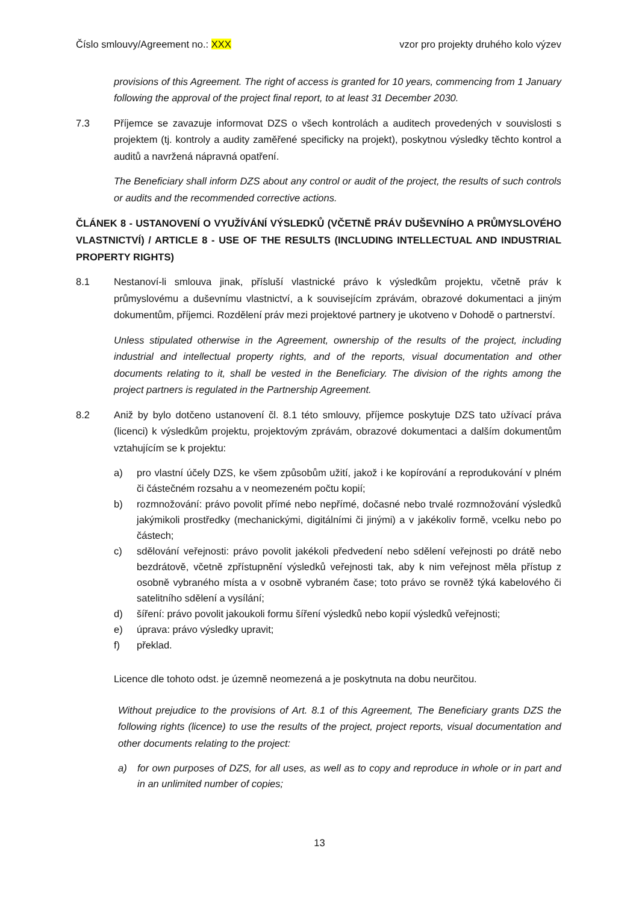Číslo smlouvy/Agreement no.: XXX vzor pro projekty druhého kolo výzev
provisions of this Agreement. The right of access is granted for 10 years, commencing from 1 January following the approval of the project final report, to at least 31 December 2030.
7.3 Příjemce se zavazuje informovat DZS o všech kontrolách a auditech provedených v souvislosti s projektem (tj. kontroly a audity zaměřené specificky na projekt), poskytnou výsledky těchto kontrol a auditů a navržená nápravná opatření.
The Beneficiary shall inform DZS about any control or audit of the project, the results of such controls or audits and the recommended corrective actions.
ČLÁNEK 8 - USTANOVENÍ O VYUŽÍVÁNÍ VÝSLEDKŮ (VČETNĚ PRÁV DUŠEVNÍHO A PRŮMYSLOVÉHO VLASTNICTVÍ) / ARTICLE 8 - USE OF THE RESULTS (INCLUDING INTELLECTUAL AND INDUSTRIAL PROPERTY RIGHTS)
8.1 Nestanoví-li smlouva jinak, přísluší vlastnické právo k výsledkům projektu, včetně práv k průmyslovému a duševnímu vlastnictví, a k souvisejícím zprávám, obrazové dokumentaci a jiným dokumentům, příjemci. Rozdělení práv mezi projektové partnery je ukotveno v Dohodě o partnerství.
Unless stipulated otherwise in the Agreement, ownership of the results of the project, including industrial and intellectual property rights, and of the reports, visual documentation and other documents relating to it, shall be vested in the Beneficiary. The division of the rights among the project partners is regulated in the Partnership Agreement.
8.2 Aniž by bylo dotčeno ustanovení čl. 8.1 této smlouvy, příjemce poskytuje DZS tato užívací práva (licenci) k výsledkům projektu, projektovým zprávám, obrazové dokumentaci a dalším dokumentům vztahujícím se k projektu:
a) pro vlastní účely DZS, ke všem způsobům užití, jakož i ke kopírování a reprodukování v plném či částečném rozsahu a v neomezeném počtu kopií;
b) rozmnožování: právo povolit přímé nebo nepřímé, dočasné nebo trvalé rozmnožování výsledků jakýmikoli prostředky (mechanickými, digitálními či jinými) a v jakékoliv formě, vcelku nebo po částech;
c) sdělování veřejnosti: právo povolit jakékoli předvedení nebo sdělení veřejnosti po drátě nebo bezdrátově, včetně zpřístupnění výsledků veřejnosti tak, aby k nim veřejnost měla přístup z osobně vybraného místa a v osobně vybraném čase; toto právo se rovněž týká kabelového či satelitního sdělení a vysílání;
d) šíření: právo povolit jakoukoli formu šíření výsledků nebo kopií výsledků veřejnosti;
e) úprava: právo výsledky upravit;
f) překlad.
Licence dle tohoto odst. je územně neomezená a je poskytnuta na dobu neurčitou.
Without prejudice to the provisions of Art. 8.1 of this Agreement, The Beneficiary grants DZS the following rights (licence) to use the results of the project, project reports, visual documentation and other documents relating to the project:
a) for own purposes of DZS, for all uses, as well as to copy and reproduce in whole or in part and in an unlimited number of copies;
13